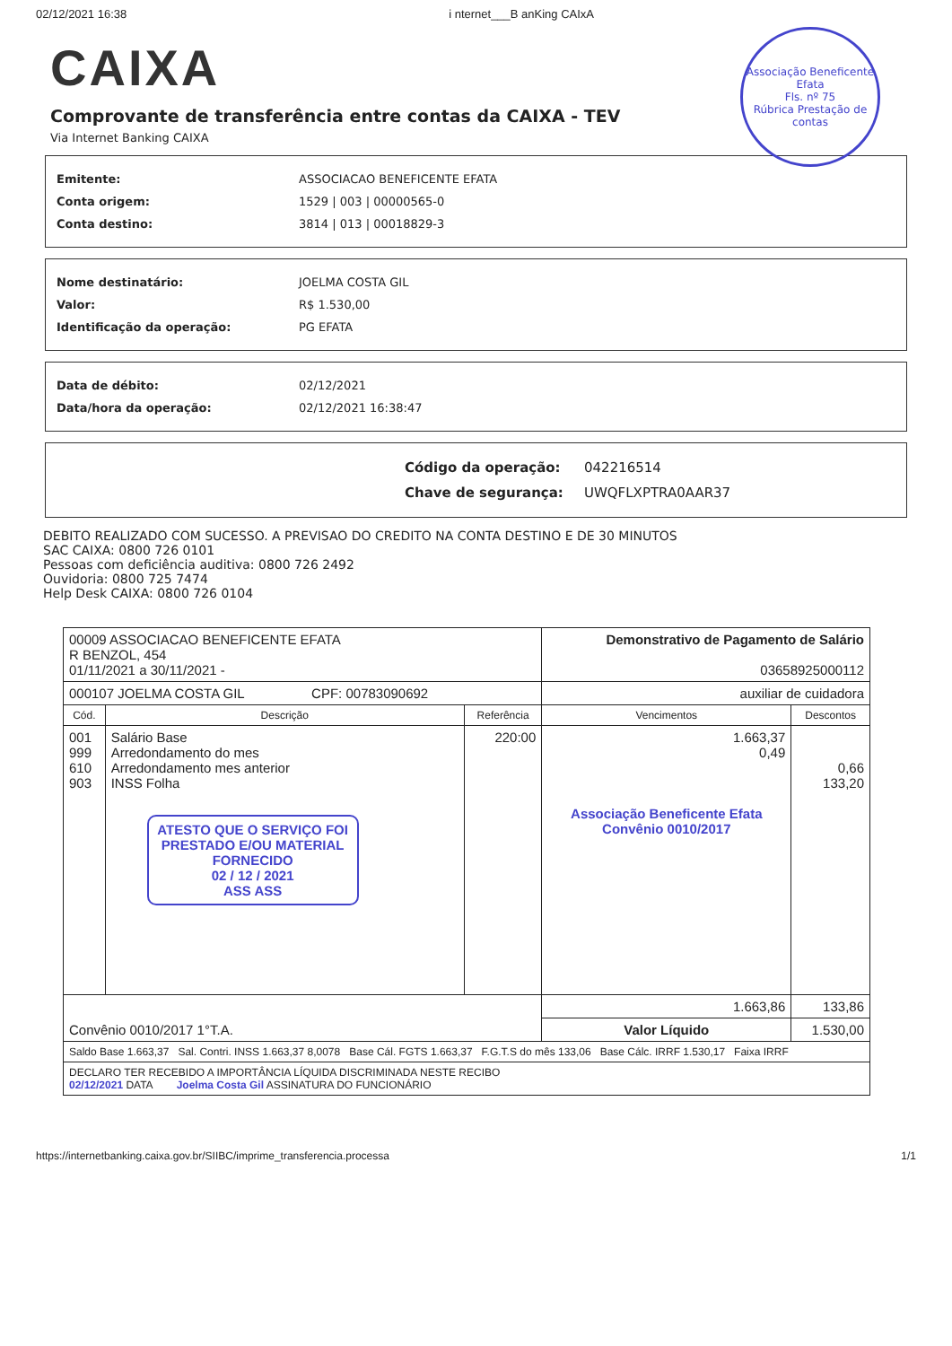02/12/2021 16:38 i nternet___B anKing CAIxA
Associação Beneficente Efata
Fls. nº 75
Rúbrica Prestação de contas
CAIXA
Comprovante de transferência entre contas da CAIXA - TEV
Via Internet Banking CAIXA
Emitente: ASSOCIACAO BENEFICENTE EFATA
Conta origem: 1529 | 003 | 00000565-0
Conta destino: 3814 | 013 | 00018829-3
Nome destinatário: JOELMA COSTA GIL
Valor: R$ 1.530,00
Identificação da operação: PG EFATA
Data de débito: 02/12/2021
Data/hora da operação: 02/12/2021 16:38:47
Código da operação: 042216514
Chave de segurança: UWQFLXPTRA0AAR37
DEBITO REALIZADO COM SUCESSO. A PREVISAO DO CREDITO NA CONTA DESTINO E DE 30 MINUTOS
SAC CAIXA: 0800 726 0101
Pessoas com deficiência auditiva: 0800 726 2492
Ouvidoria: 0800 725 7474
Help Desk CAIXA: 0800 726 0104
| 00009 ASSOCIACAO BENEFICENTE EFATA R BENZOL, 454 01/11/2021 a 30/11/2021 - | | | Demonstrativo de Pagamento de Salário 03658925000112 | |
| 000107 JOELMA COSTA GIL CPF: 00783090692 | | | auxiliar de cuidadora | |
| Cód. | Descrição | Referência | Vencimentos | Descontos |
| 001 999 610 903 | Salário Base Arredondamento do mes Arredondamento mes anterior INSS Folha ATESTO QUE O SERVIÇO FOI PRESTADO E/OU MATERIAL FORNECIDO 02 / 12 / 2021 ASS ASS | 220:00 | 1.663,37 0,49 Associação Beneficente Efata Convênio 0010/2017 | 0,66 133,20 |
| Convênio 0010/2017 1°T.A. | | | 1.663,86 | 133,86 |
| | | | Valor Líquido | 1.530,00 |
| Saldo Base 1.663,37 Sal. Contri. INSS 1.663,37 8,0078 Base Cál. FGTS 1.663,37 F.G.T.S do mês 133,06 Base Cálc. IRRF 1.530,17 Faixa IRRF | | | | |
| DECLARO TER RECEBIDO A IMPORTÂNCIA LÍQUIDA DISCRIMINADA NESTE RECIBO 02/12/2021 DATA Joelma Costa Gil ASSINATURA DO FUNCIONÁRIO | | | | |
https://internetbanking.caixa.gov.br/SIIBC/imprime_transferencia.processa 1/1